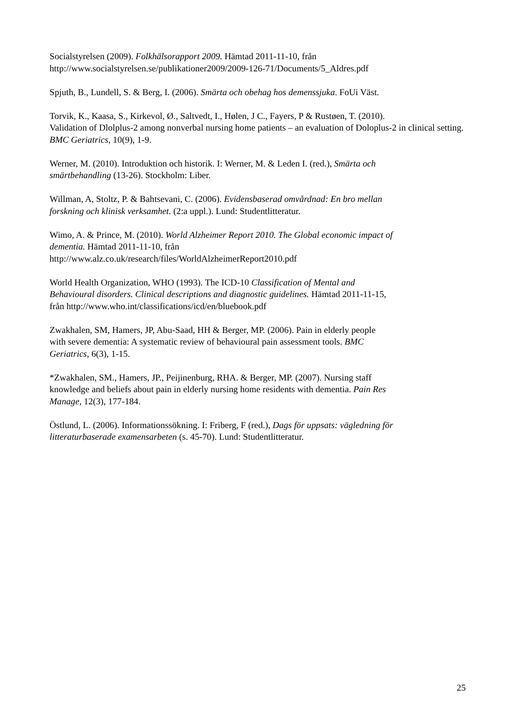Socialstyrelsen (2009). Folkhälsorapport 2009. Hämtad 2011-11-10, från
http://www.socialstyrelsen.se/publikationer2009/2009-126-71/Documents/5_Aldres.pdf
Spjuth, B., Lundell, S. & Berg, I. (2006). Smärta och obehag hos demenssjuka. FoUi Väst.
Torvik, K., Kaasa, S., Kirkevol, Ø., Saltvedt, I., Hølen, J C., Fayers, P & Rustøen, T. (2010).
Validation of Dlolplus-2 among nonverbal nursing home patients – an evaluation of Doloplus-2 in clinical setting. BMC Geriatrics, 10(9), 1-9.
Werner, M. (2010). Introduktion och historik. I: Werner, M. & Leden I. (red.), Smärta och
smärtbehandling (13-26). Stockholm: Liber.
Willman, A, Stoltz, P. & Bahtsevani, C. (2006). Evidensbaserad omvårdnad: En bro mellan
forskning och klinisk verksamhet. (2:a uppl.). Lund: Studentlitteratur.
Wimo, A. & Prince, M. (2010). World Alzheimer Report 2010. The Global economic impact of
dementia. Hämtad 2011-11-10, från
http://www.alz.co.uk/research/files/WorldAlzheimerReport2010.pdf
World Health Organization, WHO (1993). The ICD-10 Classification of Mental and
Behavioural disorders. Clinical descriptions and diagnostic guidelines. Hämtad 2011-11-15,
från http://www.who.int/classifications/icd/en/bluebook.pdf
Zwakhalen, SM, Hamers, JP, Abu-Saad, HH & Berger, MP. (2006). Pain in elderly people
with severe dementia: A systematic review of behavioural pain assessment tools. BMC
Geriatrics, 6(3), 1-15.
*Zwakhalen, SM., Hamers, JP., Peijinenburg, RHA. & Berger, MP. (2007). Nursing staff
knowledge and beliefs about pain in elderly nursing home residents with dementia. Pain Res
Manage, 12(3), 177-184.
Östlund, L. (2006). Informationssökning. I: Friberg, F (red.), Dags för uppsats: vägledning för
litteraturbaserade examensarbeten (s. 45-70). Lund: Studentlitteratur.
25